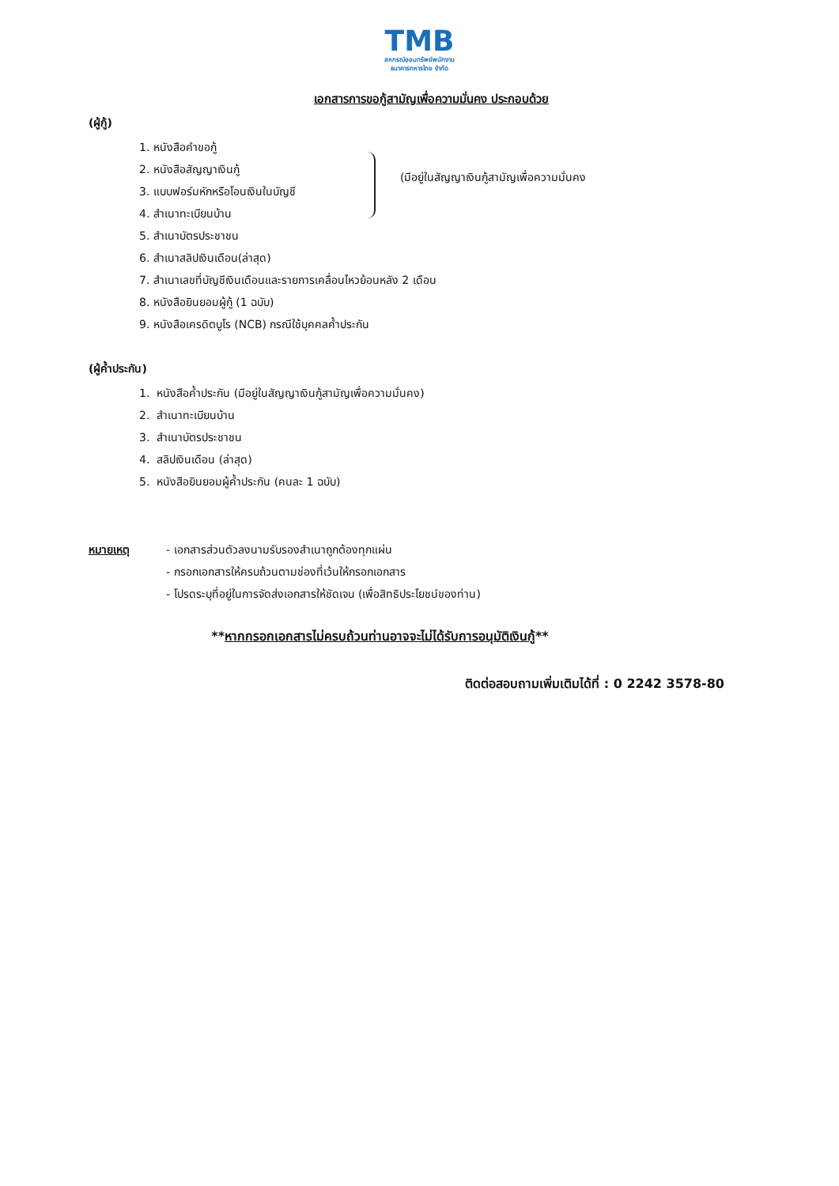TMB
สหกรณ์ออมทรัพย์พนักงาน
ธนาคารทหารไทย จำกัด
เอกสารการขอกู้สามัญเพื่อความมั่นคง ประกอบด้วย
(ผู้กู้)
(มีอยู่ในสัญญาเงินกู้สามัญเพื่อความมั่นคง
1. หนังสือคำขอกู้
2. หนังสือสัญญาเงินกู้
3. แบบฟอร์มหักหรือโอนเงินในบัญชี
4. สำเนาทะเบียนบ้าน
5. สำเนาบัตรประชาชน
6. สำเนาสลิปเงินเดือน(ล่าสุด)
7. สำเนาเลขที่บัญชีเงินเดือนและรายการเคลื่อนไหวย้อนหลัง 2 เดือน
8. หนังสือยินยอมผู้กู้ (1 ฉบับ)
9. หนังสือเครดิตบูโร (NCB) กรณีใช้บุคคลค้ำประกัน
(ผู้ค้ำประกัน)
1. หนังสือค้ำประกัน (มีอยู่ในสัญญาเงินกู้สามัญเพื่อความมั่นคง)
2. สำเนาทะเบียนบ้าน
3. สำเนาบัตรประชาชน
4. สลิปเงินเดือน (ล่าสุด)
5. หนังสือยินยอมผู้ค้ำประกัน (คนละ 1 ฉบับ)
หมายเหตุ - เอกสารส่วนตัวลงนามรับรองสำเนาถูกต้องทุกแผ่น
- กรอกเอกสารให้ครบถ้วนตามช่องที่เว้นให้กรอกเอกสาร
- โปรดระบุที่อยู่ในการจัดส่งเอกสารให้ชัดเจน (เพื่อสิทธิประโยชน์ของท่าน)
**หากกรอกเอกสารไม่ครบถ้วนท่านอาจจะไม่ได้รับการอนุมัติเงินกู้**
ติดต่อสอบถามเพิ่มเติมได้ที่ : 0 2242 3578-80